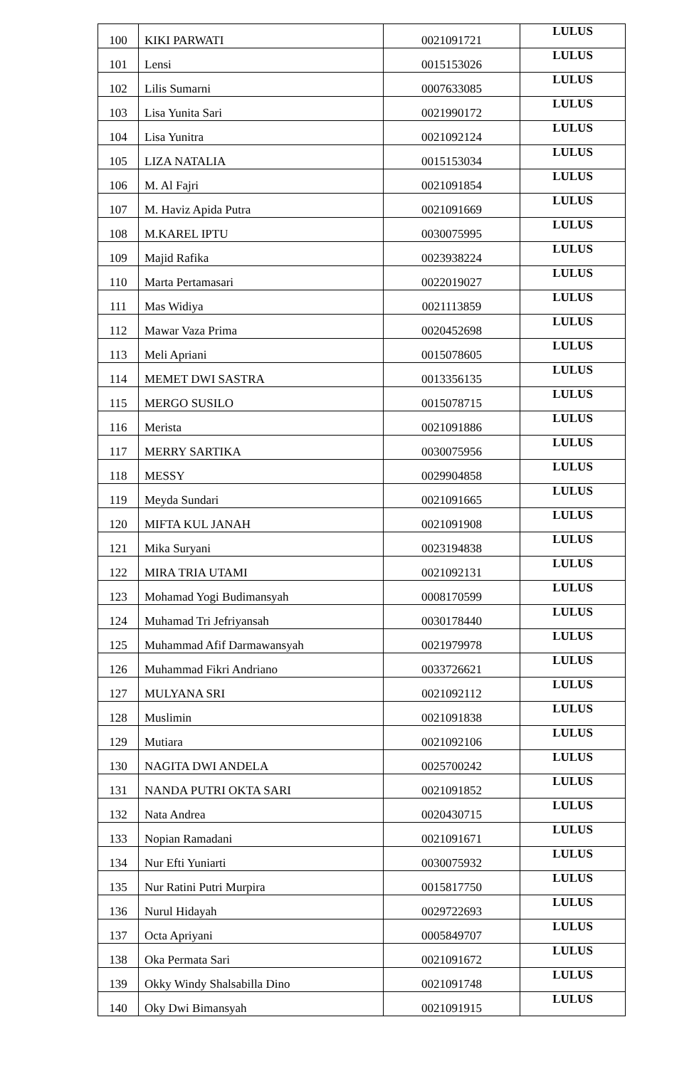| 100 | KIKI PARWATI | 0021091721 | LULUS |
| 101 | Lensi | 0015153026 | LULUS |
| 102 | Lilis Sumarni | 0007633085 | LULUS |
| 103 | Lisa Yunita Sari | 0021990172 | LULUS |
| 104 | Lisa Yunitra | 0021092124 | LULUS |
| 105 | LIZA NATALIA | 0015153034 | LULUS |
| 106 | M. Al Fajri | 0021091854 | LULUS |
| 107 | M. Haviz Apida Putra | 0021091669 | LULUS |
| 108 | M.KAREL IPTU | 0030075995 | LULUS |
| 109 | Majid Rafika | 0023938224 | LULUS |
| 110 | Marta Pertamasari | 0022019027 | LULUS |
| 111 | Mas Widiya | 0021113859 | LULUS |
| 112 | Mawar Vaza Prima | 0020452698 | LULUS |
| 113 | Meli Apriani | 0015078605 | LULUS |
| 114 | MEMET DWI SASTRA | 0013356135 | LULUS |
| 115 | MERGO SUSILO | 0015078715 | LULUS |
| 116 | Merista | 0021091886 | LULUS |
| 117 | MERRY SARTIKA | 0030075956 | LULUS |
| 118 | MESSY | 0029904858 | LULUS |
| 119 | Meyda Sundari | 0021091665 | LULUS |
| 120 | MIFTA KUL JANAH | 0021091908 | LULUS |
| 121 | Mika Suryani | 0023194838 | LULUS |
| 122 | MIRA TRIA UTAMI | 0021092131 | LULUS |
| 123 | Mohamad Yogi Budimansyah | 0008170599 | LULUS |
| 124 | Muhamad Tri Jefriyansah | 0030178440 | LULUS |
| 125 | Muhammad Afif Darmawansyah | 0021979978 | LULUS |
| 126 | Muhammad Fikri Andriano | 0033726621 | LULUS |
| 127 | MULYANA SRI | 0021092112 | LULUS |
| 128 | Muslimin | 0021091838 | LULUS |
| 129 | Mutiara | 0021092106 | LULUS |
| 130 | NAGITA DWI ANDELA | 0025700242 | LULUS |
| 131 | NANDA PUTRI OKTA SARI | 0021091852 | LULUS |
| 132 | Nata Andrea | 0020430715 | LULUS |
| 133 | Nopian Ramadani | 0021091671 | LULUS |
| 134 | Nur Efti Yuniarti | 0030075932 | LULUS |
| 135 | Nur Ratini Putri Murpira | 0015817750 | LULUS |
| 136 | Nurul Hidayah | 0029722693 | LULUS |
| 137 | Octa Apriyani | 0005849707 | LULUS |
| 138 | Oka Permata Sari | 0021091672 | LULUS |
| 139 | Okky Windy Shalsabilla Dino | 0021091748 | LULUS |
| 140 | Oky Dwi Bimansyah | 0021091915 | LULUS |